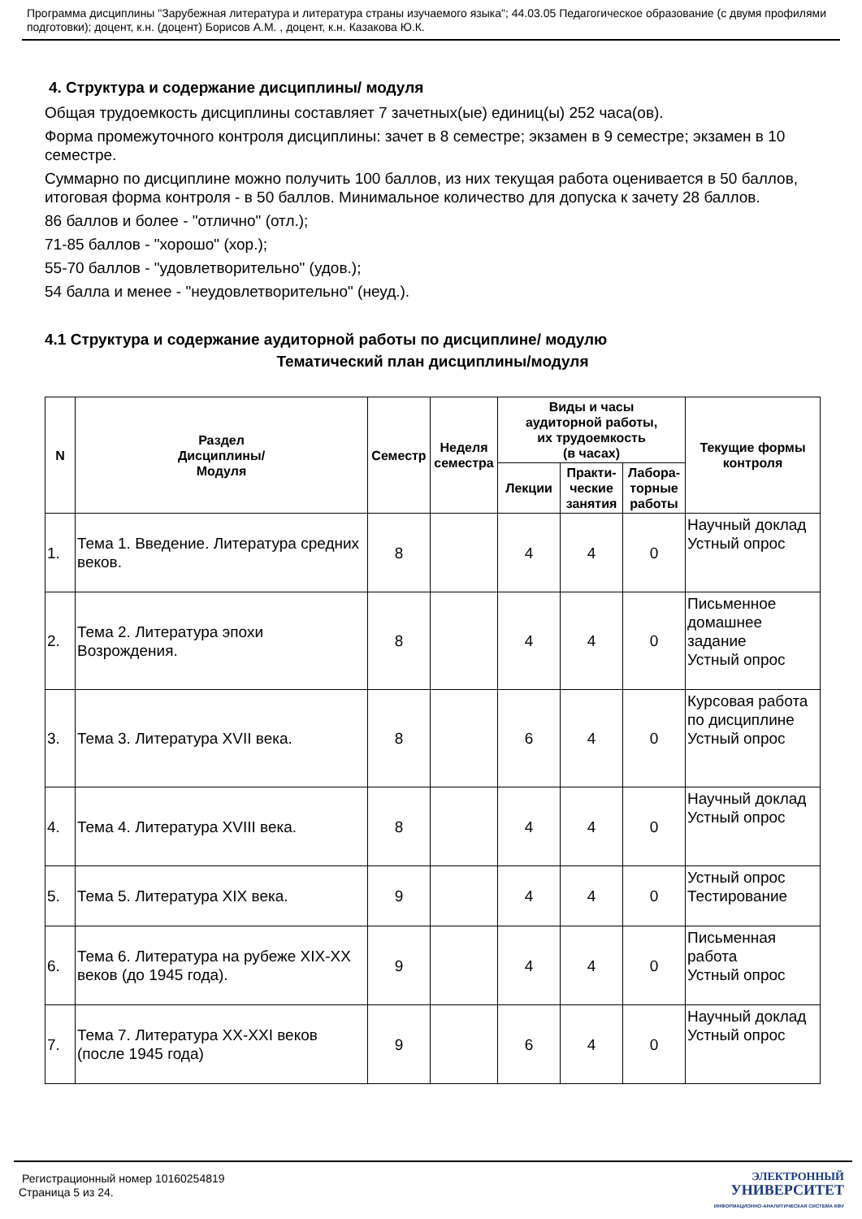Программа дисциплины "Зарубежная литература и литература страны изучаемого языка"; 44.03.05 Педагогическое образование (с двумя профилями подготовки); доцент, к.н. (доцент) Борисов А.М. , доцент, к.н. Казакова Ю.К.
4. Структура и содержание дисциплины/ модуля
Общая трудоемкость дисциплины составляет 7 зачетных(ые) единиц(ы) 252 часа(ов).
Форма промежуточного контроля дисциплины: зачет в 8 семестре; экзамен в 9 семестре; экзамен в 10 семестре.
Суммарно по дисциплине можно получить 100 баллов, из них текущая работа оценивается в 50 баллов, итоговая форма контроля - в 50 баллов. Минимальное количество для допуска к зачету 28 баллов.
86 баллов и более - "отлично" (отл.);
71-85 баллов - "хорошо" (хор.);
55-70 баллов - "удовлетворительно" (удов.);
54 балла и менее - "неудовлетворительно" (неуд.).
4.1 Структура и содержание аудиторной работы по дисциплине/ модулю
Тематический план дисциплины/модуля
| N | Раздел Дисциплины/ Модуля | Семестр | Неделя семестра | Виды и часы аудиторной работы, их трудоемкость (в часах) | | | Текущие формы контроля |
| --- | --- | --- | --- | --- | --- | --- | --- |
| | | | | Лекции | Практи- ческие занятия | Лабора- торные работы | |
| 1. | Тема 1. Введение. Литература средних веков. | 8 | | 4 | 4 | 0 | Научный доклад Устный опрос |
| 2. | Тема 2. Литература эпохи Возрождения. | 8 | | 4 | 4 | 0 | Письменное домашнее задание Устный опрос |
| 3. | Тема 3. Литература XVII века. | 8 | | 6 | 4 | 0 | Курсовая работа по дисциплине Устный опрос |
| 4. | Тема 4. Литература XVIII века. | 8 | | 4 | 4 | 0 | Научный доклад Устный опрос |
| 5. | Тема 5. Литература XIX века. | 9 | | 4 | 4 | 0 | Устный опрос Тестирование |
| 6. | Тема 6. Литература на рубеже XIX-XX веков (до 1945 года). | 9 | | 4 | 4 | 0 | Письменная работа Устный опрос |
| 7. | Тема 7. Литература XX-XXI веков (после 1945 года) | 9 | | 6 | 4 | 0 | Научный доклад Устный опрос |
Регистрационный номер 10160254819
Страница 5 из 24.
ЭЛЕКТРОННЫЙ
УНИВЕРСИТЕТ
ИНФОРМАЦИОННО-АНАЛИТИЧЕСКАЯ СИСТЕМА КФУ